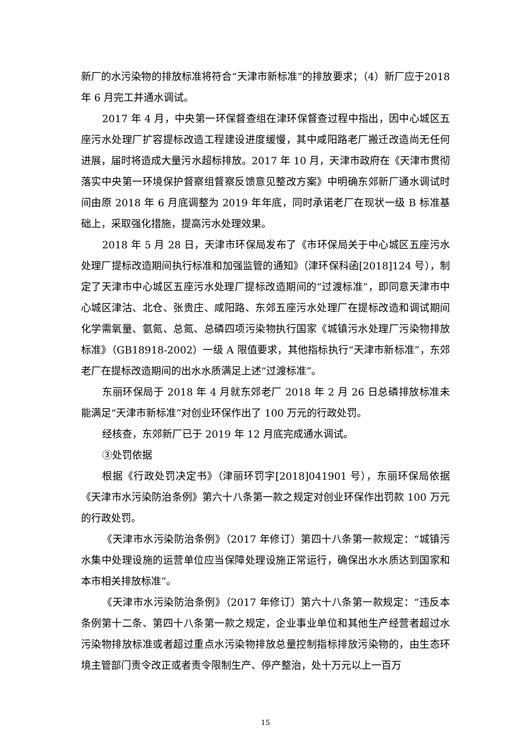新厂的水污染物的排放标准将符合“天津市新标准”的排放要求；（4）新厂应于2018 年 6 月完工并通水调试。
2017 年 4 月，中央第一环保督查组在津环保督查过程中指出，因中心城区五座污水处理厂扩容提标改造工程建设进度缓慢，其中咸阳路老厂搬迁改造尚无任何进展，届时将造成大量污水超标排放。2017 年 10 月，天津市政府在《天津市贯彻落实中央第一环境保护督察组督察反馈意见整改方案》中明确东郊新厂通水调试时间由原 2018 年 6 月底调整为 2019 年年底，同时承诺老厂在现状一级 B 标准基础上，采取强化措施，提高污水处理效果。
2018 年 5 月 28 日，天津市环保局发布了《市环保局关于中心城区五座污水处理厂提标改造期间执行标准和加强监管的通知》（津环保科函[2018]124 号），制定了天津市中心城区五座污水处理厂提标改造期间的“过渡标准”，即同意天津市中心城区津沽、北仓、张贵庄、咸阳路、东郊五座污水处理厂在提标改造和调试期间化学需氧量、氨氮、总氮、总磷四项污染物执行国家《城镇污水处理厂污染物排放标准》（GB18918-2002）一级 A 限值要求，其他指标执行“天津市新标准”，东郊老厂在提标改造期间的出水水质满足上述“过渡标准”。
东丽环保局于 2018 年 4 月就东郊老厂 2018 年 2 月 26 日总磷排放标准未能满足“天津市新标准”对创业环保作出了 100 万元的行政处罚。
经核查，东郊新厂已于 2019 年 12 月底完成通水调试。
③处罚依据
根据《行政处罚决定书》（津丽环罚字[2018]041901 号），东丽环保局依据《天津市水污染防治条例》第六十八条第一款之规定对创业环保作出罚款 100 万元的行政处罚。
《天津市水污染防治条例》（2017 年修订）第四十八条第一款规定：“城镇污水集中处理设施的运营单位应当保障处理设施正常运行，确保出水水质达到国家和本市相关排放标准”。
《天津市水污染防治条例》（2017 年修订）第六十八条第一款规定：“违反本条例第十二条、第四十八条第一款之规定，企业事业单位和其他生产经营者超过水污染物排放标准或者超过重点水污染物排放总量控制指标排放污染物的，由生态环境主管部门责令改正或者责令限制生产、停产整治，处十万元以上一百万
15